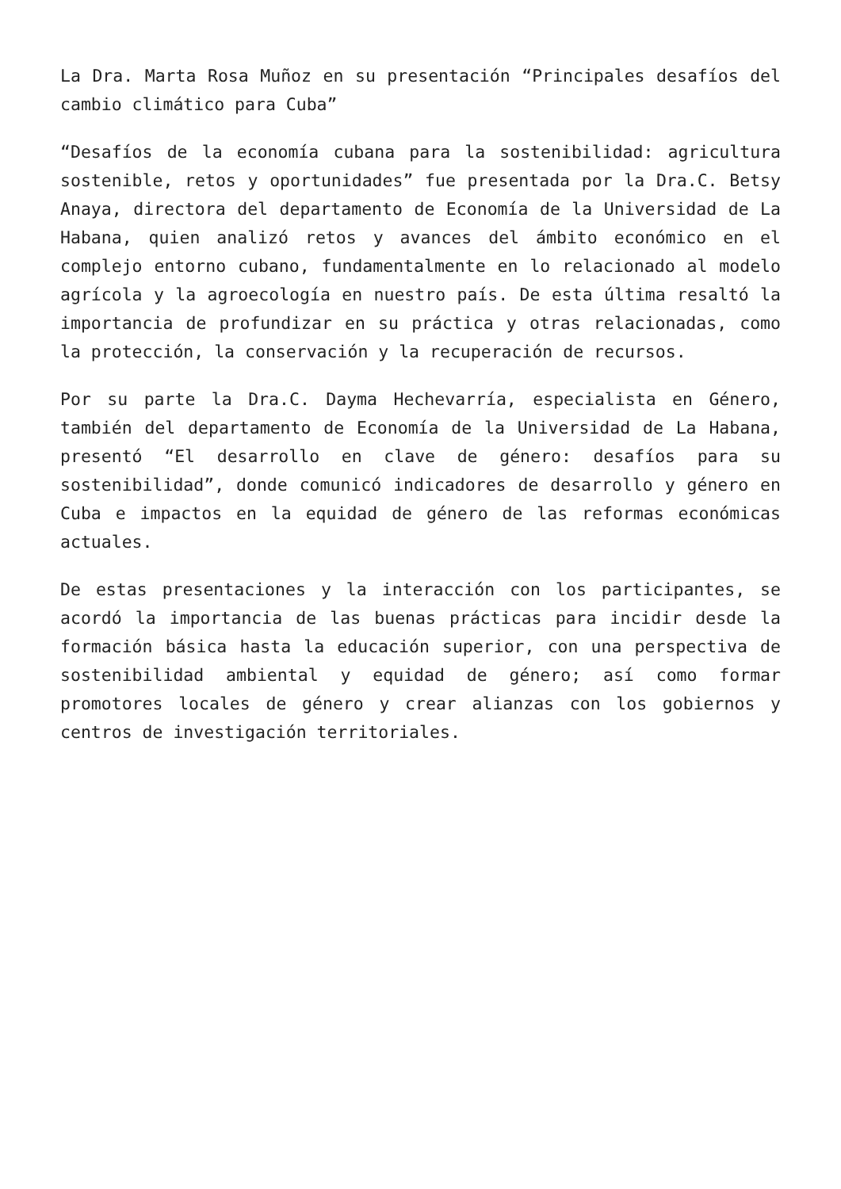La Dra. Marta Rosa Muñoz en su presentación “Principales desafíos del cambio climático para Cuba”
“Desafíos de la economía cubana para la sostenibilidad: agricultura sostenible, retos y oportunidades” fue presentada por la Dra.C. Betsy Anaya, directora del departamento de Economía de la Universidad de La Habana, quien analizó retos y avances del ámbito económico en el complejo entorno cubano, fundamentalmente en lo relacionado al modelo agrícola y la agroecología en nuestro país. De esta última resaltó la importancia de profundizar en su práctica y otras relacionadas, como la protección, la conservación y la recuperación de recursos.
Por su parte la Dra.C. Dayma Hechevarría, especialista en Género, también del departamento de Economía de la Universidad de La Habana, presentó “El desarrollo en clave de género: desafíos para su sostenibilidad”, donde comunicó indicadores de desarrollo y género en Cuba e impactos en la equidad de género de las reformas económicas actuales.
De estas presentaciones y la interacción con los participantes, se acordó la importancia de las buenas prácticas para incidir desde la formación básica hasta la educación superior, con una perspectiva de sostenibilidad ambiental y equidad de género; así como formar promotores locales de género y crear alianzas con los gobiernos y centros de investigación territoriales.